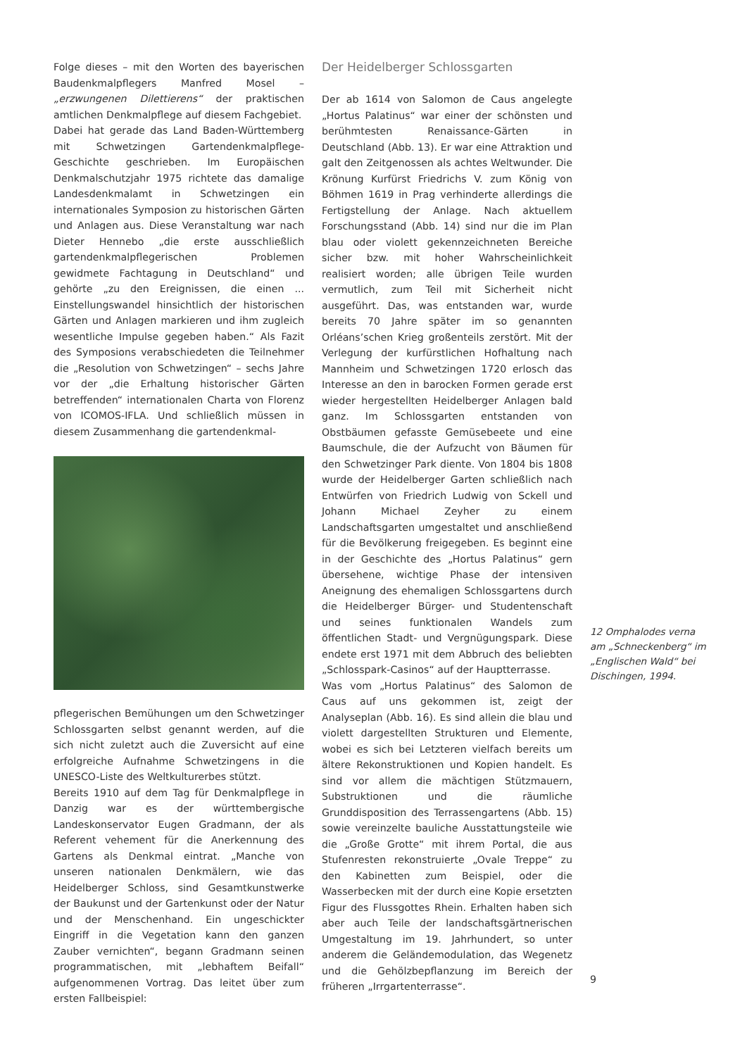Folge dieses – mit den Worten des bayerischen Baudenkmalpflegers Manfred Mosel – „erzwungenen Dilettierens“ der praktischen amtlichen Denkmalpflege auf diesem Fachgebiet.
Dabei hat gerade das Land Baden-Württemberg mit Schwetzingen Gartendenkmalpflege-Geschichte geschrieben. Im Europäischen Denkmalschutzjahr 1975 richtete das damalige Landesdenkmalamt in Schwetzingen ein internationales Symposion zu historischen Gärten und Anlagen aus. Diese Veranstaltung war nach Dieter Hennebo „die erste ausschließlich gartendenkmalpflegerischen Problemen gewidmete Fachtagung in Deutschland“ und gehörte „zu den Ereignissen, die einen ... Einstellungswandel hinsichtlich der historischen Gärten und Anlagen markieren und ihm zugleich wesentliche Impulse gegeben haben.“ Als Fazit des Symposions verabschiedeten die Teilnehmer die „Resolution von Schwetzingen“ – sechs Jahre vor der „die Erhaltung historischer Gärten betreffenden“ internationalen Charta von Florenz von ICOMOS-IFLA. Und schließlich müssen in diesem Zusammenhang die gartendenkmal-
pflegerischen Bemühungen um den Schwetzinger Schlossgarten selbst genannt werden, auf die sich nicht zuletzt auch die Zuversicht auf eine erfolgreiche Aufnahme Schwetzingens in die UNESCO-Liste des Weltkulturerbes stützt.
Bereits 1910 auf dem Tag für Denkmalpflege in Danzig war es der württembergische Landeskonservator Eugen Gradmann, der als Referent vehement für die Anerkennung des Gartens als Denkmal eintrat. „Manche von unseren nationalen Denkmälern, wie das Heidelberger Schloss, sind Gesamtkunstwerke der Baukunst und der Gartenkunst oder der Natur und der Menschenhand. Ein ungeschickter Eingriff in die Vegetation kann den ganzen Zauber vernichten“, begann Gradmann seinen programmatischen, mit „lebhaftem Beifall“ aufgenommenen Vortrag. Das leitet über zum ersten Fallbeispiel:
Der Heidelberger Schlossgarten
Der ab 1614 von Salomon de Caus angelegte „Hortus Palatinus“ war einer der schönsten und berühmtesten Renaissance-Gärten in Deutschland (Abb. 13). Er war eine Attraktion und galt den Zeitgenossen als achtes Weltwunder. Die Krönung Kurfürst Friedrichs V. zum König von Böhmen 1619 in Prag verhinderte allerdings die Fertigstellung der Anlage. Nach aktuellem Forschungsstand (Abb. 14) sind nur die im Plan blau oder violett gekennzeichneten Bereiche sicher bzw. mit hoher Wahrscheinlichkeit realisiert worden; alle übrigen Teile wurden vermutlich, zum Teil mit Sicherheit nicht ausgeführt. Das, was entstanden war, wurde bereits 70 Jahre später im so genannten Orléans’schen Krieg großenteils zerstört. Mit der Verlegung der kurfürstlichen Hofhaltung nach Mannheim und Schwetzingen 1720 erlosch das Interesse an den in barocken Formen gerade erst wieder hergestellten Heidelberger Anlagen bald ganz. Im Schlossgarten entstanden von Obstbäumen gefasste Gemüsebeete und eine Baumschule, die der Aufzucht von Bäumen für den Schwetzinger Park diente. Von 1804 bis 1808 wurde der Heidelberger Garten schließlich nach Entwürfen von Friedrich Ludwig von Sckell und Johann Michael Zeyher zu einem Landschaftsgarten umgestaltet und anschließend für die Bevölkerung freigegeben. Es beginnt eine in der Geschichte des „Hortus Palatinus“ gern übersehene, wichtige Phase der intensiven Aneignung des ehemaligen Schlossgartens durch die Heidelberger Bürger- und Studentenschaft und seines funktionalen Wandels zum öffentlichen Stadt- und Vergnügungspark. Diese endete erst 1971 mit dem Abbruch des beliebten „Schlosspark-Casinos“ auf der Hauptterrasse.
Was vom „Hortus Palatinus“ des Salomon de Caus auf uns gekommen ist, zeigt der Analyseplan (Abb. 16). Es sind allein die blau und violett dargestellten Strukturen und Elemente, wobei es sich bei Letzteren vielfach bereits um ältere Rekonstruktionen und Kopien handelt. Es sind vor allem die mächtigen Stützmauern, Substruktionen und die räumliche Grunddisposition des Terrassengartens (Abb. 15) sowie vereinzelte bauliche Ausstattungsteile wie die „Große Grotte“ mit ihrem Portal, die aus Stufenresten rekonstruierte „Ovale Treppe“ zu den Kabinetten zum Beispiel, oder die Wasserbecken mit der durch eine Kopie ersetzten Figur des Flussgottes Rhein. Erhalten haben sich aber auch Teile der landschaftsgärtnerischen Umgestaltung im 19. Jahrhundert, so unter anderem die Geländemodulation, das Wegenetz und die Gehölzbepflanzung im Bereich der früheren „Irrgartenterrasse“.
12 Omphalodes verna am „Schneckenberg“ im „Englischen Wald“ bei Dischingen, 1994.
9